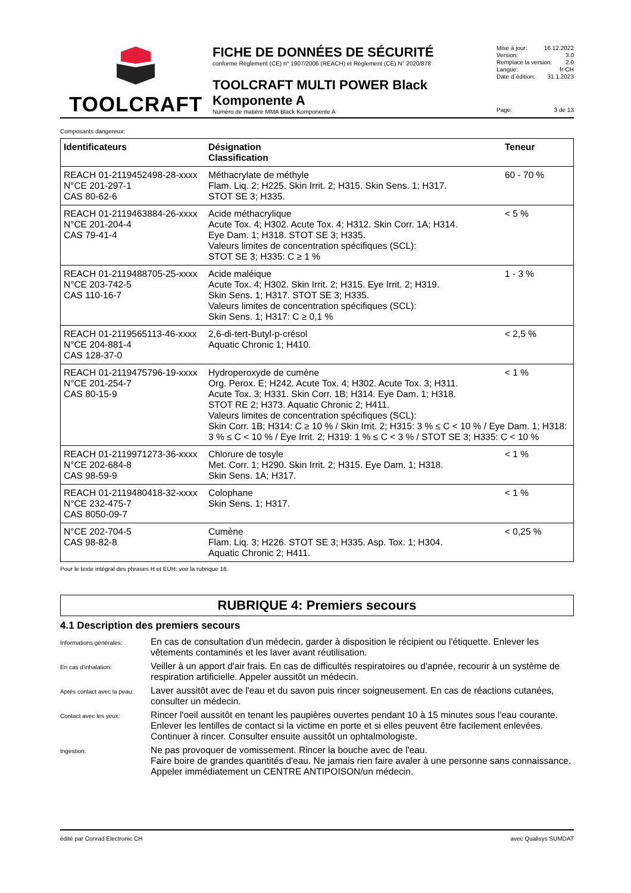TOOLCRAFT
FICHE DE DONNÉES DE SÉCURITÉ
conforme Règlement (CE) n° 1907/2006 (REACH) et Règlement (CE) N° 2020/878
TOOLCRAFT MULTI POWER Black Komponente A
Numéro de matière MMA Black Komponente A
Mise à jour: 16.12.2022
Version: 3.0
Remplace la version: 2.0
Langue: fr-CH
Date d´édition: 31.1.2023
Page: 3 de 13
Composants dangereux:
| Identificateurs | Désignation Classification | Teneur |
| --- | --- | --- |
| REACH 01-2119452498-28-xxxx N°CE 201-297-1 CAS 80-62-6 | Méthacrylate de méthyle Flam. Liq. 2; H225. Skin Irrit. 2; H315. Skin Sens. 1; H317. STOT SE 3; H335. | 60 - 70 % |
| REACH 01-2119463884-26-xxxx N°CE 201-204-4 CAS 79-41-4 | Acide méthacrylique Acute Tox. 4; H302. Acute Tox. 4; H312. Skin Corr. 1A; H314. Eye Dam. 1; H318. STOT SE 3; H335. Valeurs limites de concentration spécifiques (SCL): STOT SE 3; H335: C ≥ 1 % | < 5 % |
| REACH 01-2119488705-25-xxxx N°CE 203-742-5 CAS 110-16-7 | Acide maléique Acute Tox. 4; H302. Skin Irrit. 2; H315. Eye Irrit. 2; H319. Skin Sens. 1; H317. STOT SE 3; H335. Valeurs limites de concentration spécifiques (SCL): Skin Sens. 1; H317: C ≥ 0,1 % | 1 - 3 % |
| REACH 01-2119565113-46-xxxx N°CE 204-881-4 CAS 128-37-0 | 2,6-di-tert-Butyl-p-crésol Aquatic Chronic 1; H410. | < 2,5 % |
| REACH 01-2119475796-19-xxxx N°CE 201-254-7 CAS 80-15-9 | Hydroperoxyde de cumène < 1 % Org. Perox. E; H242. Acute Tox. 4; H302. Acute Tox. 3; H311. Acute Tox. 3; H331. Skin Corr. 1B; H314. Eye Dam. 1; H318. STOT RE 2; H373. Aquatic Chronic 2; H411. Valeurs limites de concentration spécifiques (SCL): Skin Corr. 1B; H314: C ≥ 10 % / Skin Irrit. 2; H315: 3 % ≤ C < 10 % / Eye Dam. 1; H318: 3 % ≤ C < 10 % / Eye Irrit. 2; H319: 1 % ≤ C < 3 % / STOT SE 3; H335: C < 10 % | |
| REACH 01-2119971273-36-xxxx N°CE 202-684-8 CAS 98-59-9 | Chlorure de tosyle Met. Corr. 1; H290. Skin Irrit. 2; H315. Eye Dam. 1; H318. Skin Sens. 1A; H317. | < 1 % |
| REACH 01-2119480418-32-xxxx N°CE 232-475-7 CAS 8050-09-7 | Colophane Skin Sens. 1; H317. | < 1 % |
| N°CE 202-704-5 CAS 98-82-8 | Cumène Flam. Liq. 3; H226. STOT SE 3; H335. Asp. Tox. 1; H304. Aquatic Chronic 2; H411. | < 0,25 % |
Pour le texte intégral des phrases H et EUH: voir la rubrique 16.
RUBRIQUE 4: Premiers secours
4.1 Description des premiers secours
Informations générales:
En cas de consultation d'un médecin, garder à disposition le récipient ou l'étiquette. Enlever les vêtements contaminés et les laver avant réutilisation.
En cas d'inhalation:
Veiller à un apport d'air frais. En cas de difficultés respiratoires ou d'apnée, recourir à un système de respiration artificielle. Appeler aussitôt un médecin.
Après contact avec la peau:
Laver aussitôt avec de l'eau et du savon puis rincer soigneusement. En cas de réactions cutanées, consulter un médecin.
Contact avec les yeux:
Rincer l'oeil aussitôt en tenant les paupières ouvertes pendant 10 à 15 minutes sous l'eau courante. Enlever les lentilles de contact si la victime en porte et si elles peuvent être facilement enlevées. Continuer à rincer. Consulter ensuite aussitôt un ophtalmologiste.
Ingestion:
Ne pas provoquer de vomissement. Rincer la bouche avec de l'eau.
Faire boire de grandes quantités d'eau. Ne jamais rien faire avaler à une personne sans connaissance. Appeler immédiatement un CENTRE ANTIPOISON/un médecin.
édité par Conrad Electronic CH avec Qualisys SUMDAT